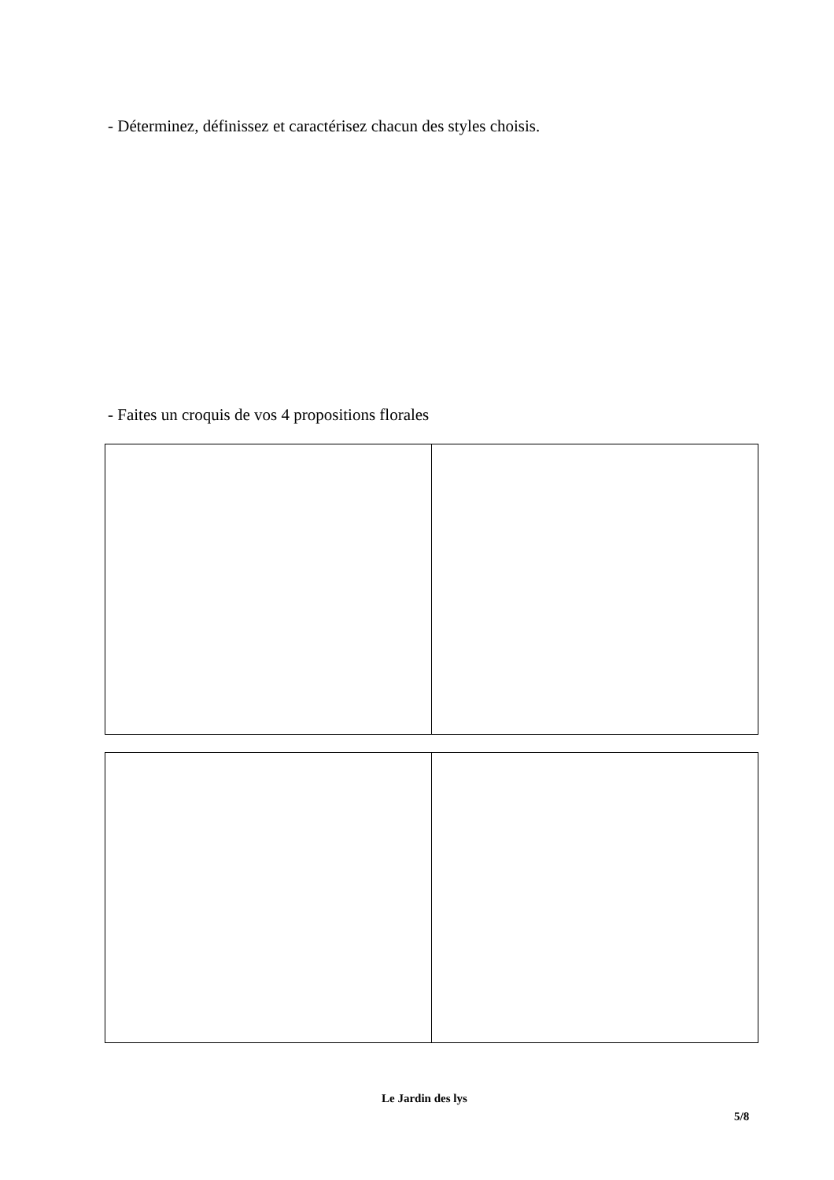- Déterminez, définissez et caractérisez chacun des styles choisis.
- Faites un croquis de vos 4 propositions florales
Le Jardin des lys
5/8